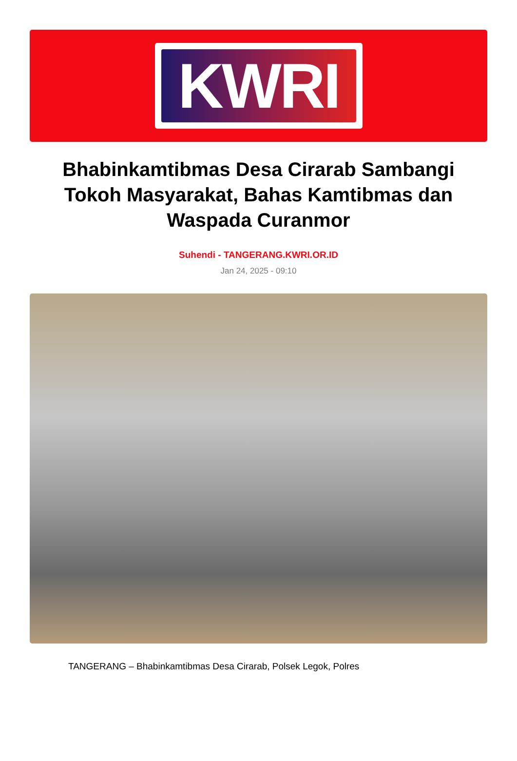KWRI
Bhabinkamtibmas Desa Cirarab Sambangi Tokoh Masyarakat, Bahas Kamtibmas dan Waspada Curanmor
Suhendi - TANGERANG.KWRI.OR.ID
Jan 24, 2025 - 09:10
TANGERANG – Bhabinkamtibmas Desa Cirarab, Polsek Legok, Polres